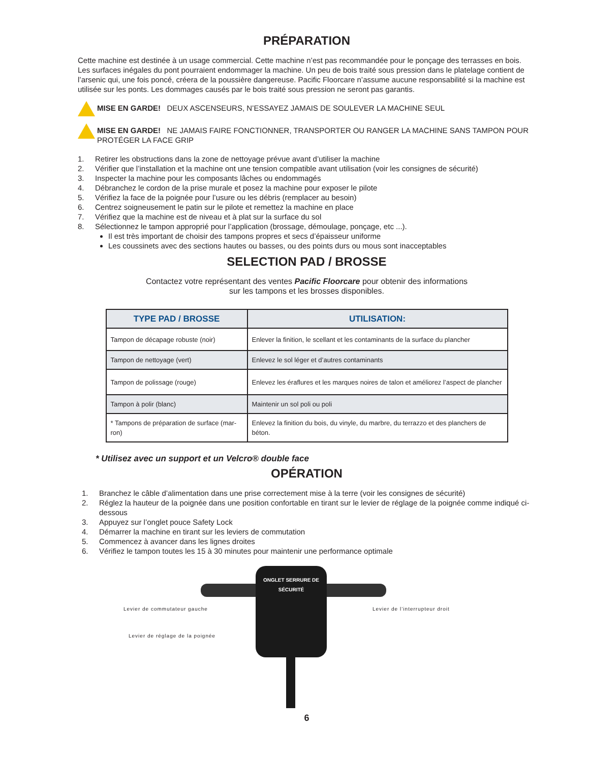PRÉPARATION
Cette machine est destinée à un usage commercial. Cette machine n’est pas recommandée pour le ponçage des terrasses en bois. Les surfaces inégales du pont pourraient endommager la machine. Un peu de bois traité sous pression dans le platelage contient de l’arsenic qui, une fois poncé, créera de la poussière dangereuse. Pacific Floorcare n’assume aucune responsabilité si la machine est utilisée sur les ponts. Les dommages causés par le bois traité sous pression ne seront pas garantis.
MISE EN GARDE! DEUX ASCENSEURS, N’ESSAYEZ JAMAIS DE SOULEVER LA MACHINE SEUL
MISE EN GARDE! NE JAMAIS FAIRE FONCTIONNER, TRANSPORTER OU RANGER LA MACHINE SANS TAMPON POUR PROTÉGER LA FACE GRIP
1. Retirer les obstructions dans la zone de nettoyage prévue avant d’utiliser la machine
2. Vérifier que l’installation et la machine ont une tension compatible avant utilisation (voir les consignes de sécurité)
3. Inspecter la machine pour les composants lâches ou endommagés
4. Débranchez le cordon de la prise murale et posez la machine pour exposer le pilote
5. Vérifiez la face de la poignée pour l’usure ou les débris (remplacer au besoin)
6. Centrez soigneusement le patin sur le pilote et remettez la machine en place
7. Vérifiez que la machine est de niveau et à plat sur la surface du sol
8. Sélectionnez le tampon approprié pour l’application (brossage, démoulage, ponçage, etc ...).
Il est très important de choisir des tampons propres et secs d’épaisseur uniforme
Les coussinets avec des sections hautes ou basses, ou des points durs ou mous sont inacceptables
SELECTION PAD / BROSSE
Contactez votre représentant des ventes Pacific Floorcare pour obtenir des informations
sur les tampons et les brosses disponibles.
| TYPE PAD / BROSSE | UTILISATION: |
| --- | --- |
| Tampon de décapage robuste (noir) | Enlever la finition, le scellant et les contaminants de la surface du plancher |
| Tampon de nettoyage (vert) | Enlevez le sol léger et d’autres contaminants |
| Tampon de polissage (rouge) | Enlevez les éraflures et les marques noires de talon et améliorez l’aspect de plancher |
| Tampon à polir (blanc) | Maintenir un sol poli ou poli |
| * Tampons de préparation de surface (mar-ron) | Enlevez la finition du bois, du vinyle, du marbre, du terrazzo et des planchers de béton. |
* Utilisez avec un support et un Velcro® double face
OPÉRATION
1. Branchez le câble d’alimentation dans une prise correctement mise à la terre (voir les consignes de sécurité)
2. Réglez la hauteur de la poignée dans une position confortable en tirant sur le levier de réglage de la poignée comme indiqué ci-dessous
3. Appuyez sur l’onglet pouce Safety Lock
4. Démarrer la machine en tirant sur les leviers de commutation
5. Commencez à avancer dans les lignes droites
6. Vérifiez le tampon toutes les 15 à 30 minutes pour maintenir une performance optimale
ONGLET SERRURE DE SÉCURITÉ
Levier de commutateur gauche Levier de l’interrupteur droit
Levier de réglage de la poignée
6